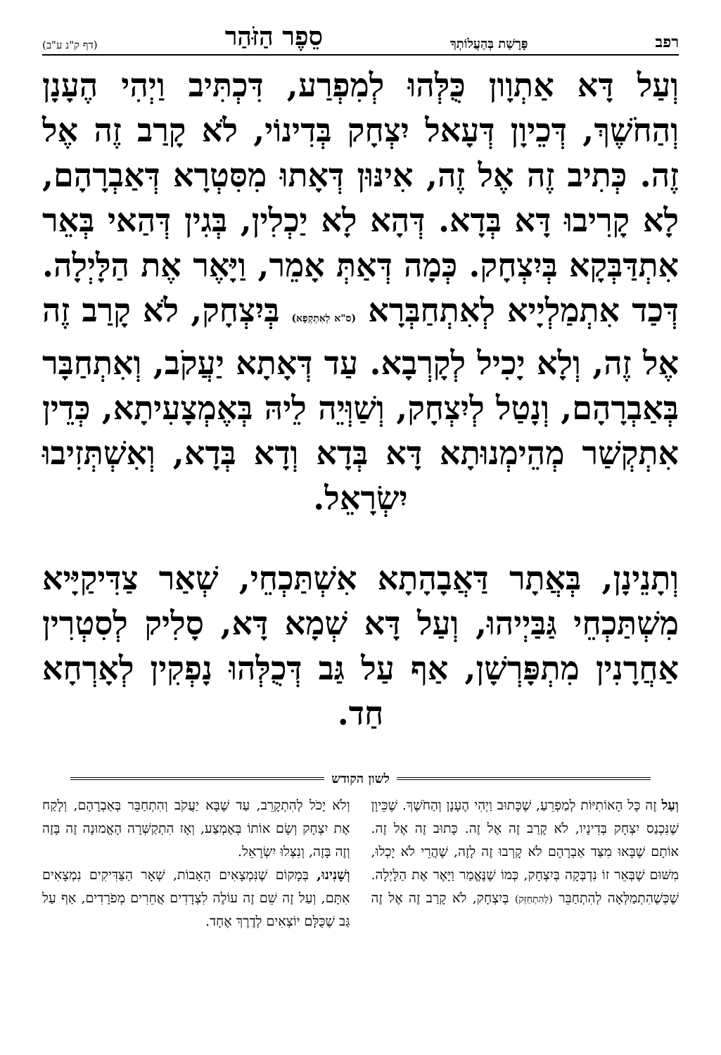רפב פָּרָשַׁת בְּהַעֲלוֹתְךָ סֵפֶר הַזֹּהַר (דף ק"נ ע"ב)
וְעַל דָּא אַתְוָון כֻּלְּהוּ לְמִפְרַע, דִּכְתִּיב וַיְהִי הֶעָנָן וְהַחֹשֶׁךְ, דְּכֵיוָן דְּעָאל יִצְחָק בְּדִינוֹי, לֹא קָרַב זֶה אֶל זֶה. כְּתִיב זֶה אֶל זֶה, אִינּוּן דְּאָתוּ מִסִּטְרָא דְּאַבְרָהָם, לָא קָרִיבוּ דָּא בְּדָא. דְּהָא לָא יַכְלִין, בְּגִין דְּהַאי בְּאֵר אִתְדַּבְּקָא בְּיִצְחָק. כְּמָה דְּאַתְּ אָמֵר, וַיָּאֶר אֶת הַלָּיְלָה. דְּכַד אִתְמַלְיָיא לְאִתְחַבְּרָא (ס"א לְאִתְקְפָא) בְּיִצְחָק, לֹא קָרַב זֶה אֶל זֶה, וְלָא יָכִיל לְקָרְבָא. עַד דְּאָתָא יַעֲקֹב, וְאִתְחַבָּר בְּאַבְרָהָם, וְנָטַל לְיִצְחָק, וְשַׁוְּיֵה לֵיהּ בְּאֶמְצָעִיתָא, כְּדֵין אִתְקְשַׁר מְהֵימְנוּתָא דָּא בְּדָא וְדָא בְּדָא, וְאִשְׁתְּזִיבוּ יִשְׂרָאֵל.
וְתָנֵינָן, בְּאֲתָר דַּאֲבָהָתָא אִשְׁתַּכְחֵי, שְׁאַר צַדִּיקַיָּיא מִשְׁתַּכְחֵי גַּבַּיְיהוּ, וְעַל דָּא שְׁמָא דָּא, סָלִיק לְסִטְרִין אַחֲרָנִין מִתְפָּרְשָׁן, אַף עַל גַּב דְּכֻלְּהוּ נָפְקִין לְאָרְחָא חַד.
לשון הקודש
וְעַל זֶה כָּל הָאוֹתִיּוֹת לְמַפְרֵעַ, שֶׁכָּתוּב וַיְהִי הֶעָנָן וְהַחֹשֶׁךְ. שֶׁכֵּיוָן שֶׁנִּכְנַס יִצְחָק בְּדִינָיו, לֹא קָרַב זֶה אֶל זֶה. כָּתוּב זֶה אֶל זֶה. אוֹתָם שֶׁבָּאוּ מִצַּד אַבְרָהָם לֹא קָרְבוּ זֶה לָזֶה, שֶׁהֲרֵי לֹא יָכְלוּ, מִשּׁוּם שֶׁבְּאֵר זוֹ נִדְבְּקָה בְּיִצְחָק, כְּמוֹ שֶׁנֶּאֱמַר וַיָּאֶר אֶת הַלָּיְלָה. שֶׁכְּשֶׁהִתְמַלְּאָה לְהִתְחַבֵּר (לְהִתְחַזֵּק) בְּיִצְחָק, לֹא קָרַב זֶה אֶל זֶה וְלֹא יָכֹל לְהִתְקָרֵב, עַד שֶׁבָּא יַעֲקֹב וְהִתְחַבֵּר בְּאַבְרָהָם, וְלָקַח אֶת יִצְחָק וְשָׂם אוֹתוֹ בְּאֶמְצַע, וְאָז הִתְקַשְּׁרָה הָאֱמוּנָה זֶה בָּזֶה וְזֶה בָּזֶה, וְנִצְּלוּ יִשְׂרָאֵל.
וְשָׁנִינוּ, בְּמָקוֹם שֶׁנִּמְצָאִים הָאָבוֹת, שְׁאָר הַצַּדִּיקִים נִמְצָאִים אִתָּם, וְעַל זֶה שֵׁם זֶה עוֹלֶה לִצְדָדִים אֲחֵרִים מְפֹרָדִים, אַף עַל גַּב שֶׁכֻּלָּם יוֹצְאִים לְדֶרֶךְ אֶחָד.